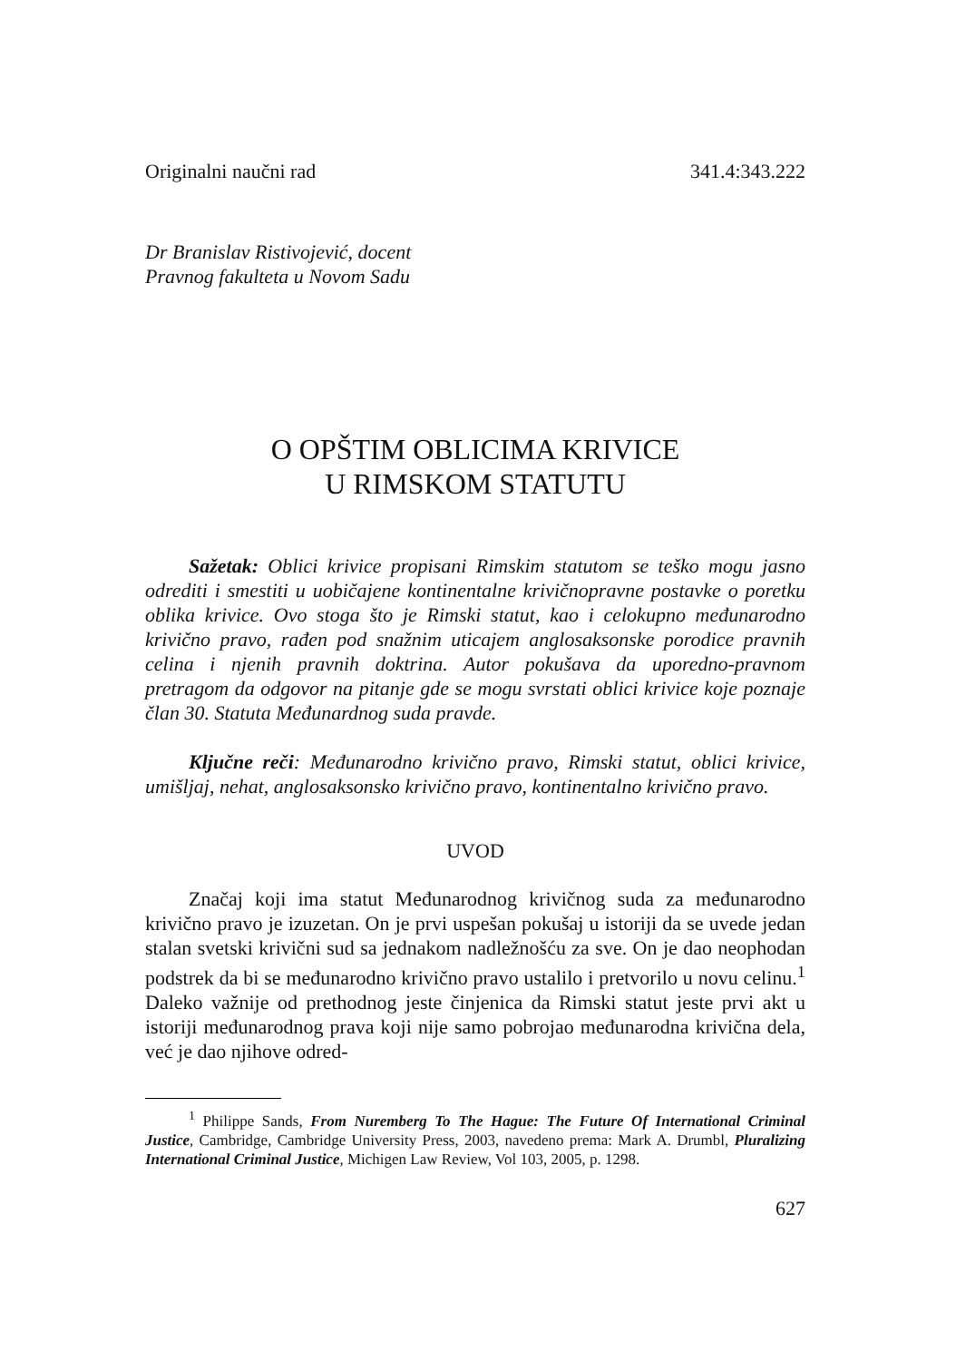Originalni naučni rad 341.4:343.222
Dr Branislav Ristivojević, docent
Pravnog fakulteta u Novom Sadu
O OPŠTIM OBLICIMA KRIVICE
U RIMSKOM STATUTU
Sažetak: Oblici krivice propisani Rimskim statutom se teško mogu jasno odrediti i smestiti u uobičajene kontinentalne krivičnopravne postavke o poretku oblika krivice. Ovo stoga što je Rimski statut, kao i celokupno međunarodno krivično pravo, rađen pod snažnim uticajem anglosaksonske porodice pravnih celina i njenih pravnih doktrina. Autor pokušava da uporedno-pravnom pretragom da odgovor na pitanje gde se mogu svrstati oblici krivice koje poznaje član 30. Statuta Međunardnog suda pravde.
Ključne reči: Međunarodno krivično pravo, Rimski statut, oblici krivice, umišljaj, nehat, anglosaksonsko krivično pravo, kontinentalno krivično pravo.
UVOD
Značaj koji ima statut Međunarodnog krivičnog suda za međunarodno krivično pravo je izuzetan. On je prvi uspešan pokušaj u istoriji da se uvede jedan stalan svetski krivični sud sa jednakom nadležnošću za sve. On je dao neophodan podstrek da bi se međunarodno krivično pravo ustalilo i pretvorilo u novu celinu.<sup>1</sup> Daleko važnije od prethodnog jeste činjenica da Rimski statut jeste prvi akt u istoriji međunarodnog prava koji nije samo pobrojao međunarodna krivična dela, već je dao njihove odred-
<sup>1</sup> Philippe Sands, From Nuremberg To The Hague: The Future Of International Criminal Justice, Cambridge, Cambridge University Press, 2003, navedeno prema: Mark A. Drumbl, Pluralizing International Criminal Justice, Michigen Law Review, Vol 103, 2005, p. 1298.
627